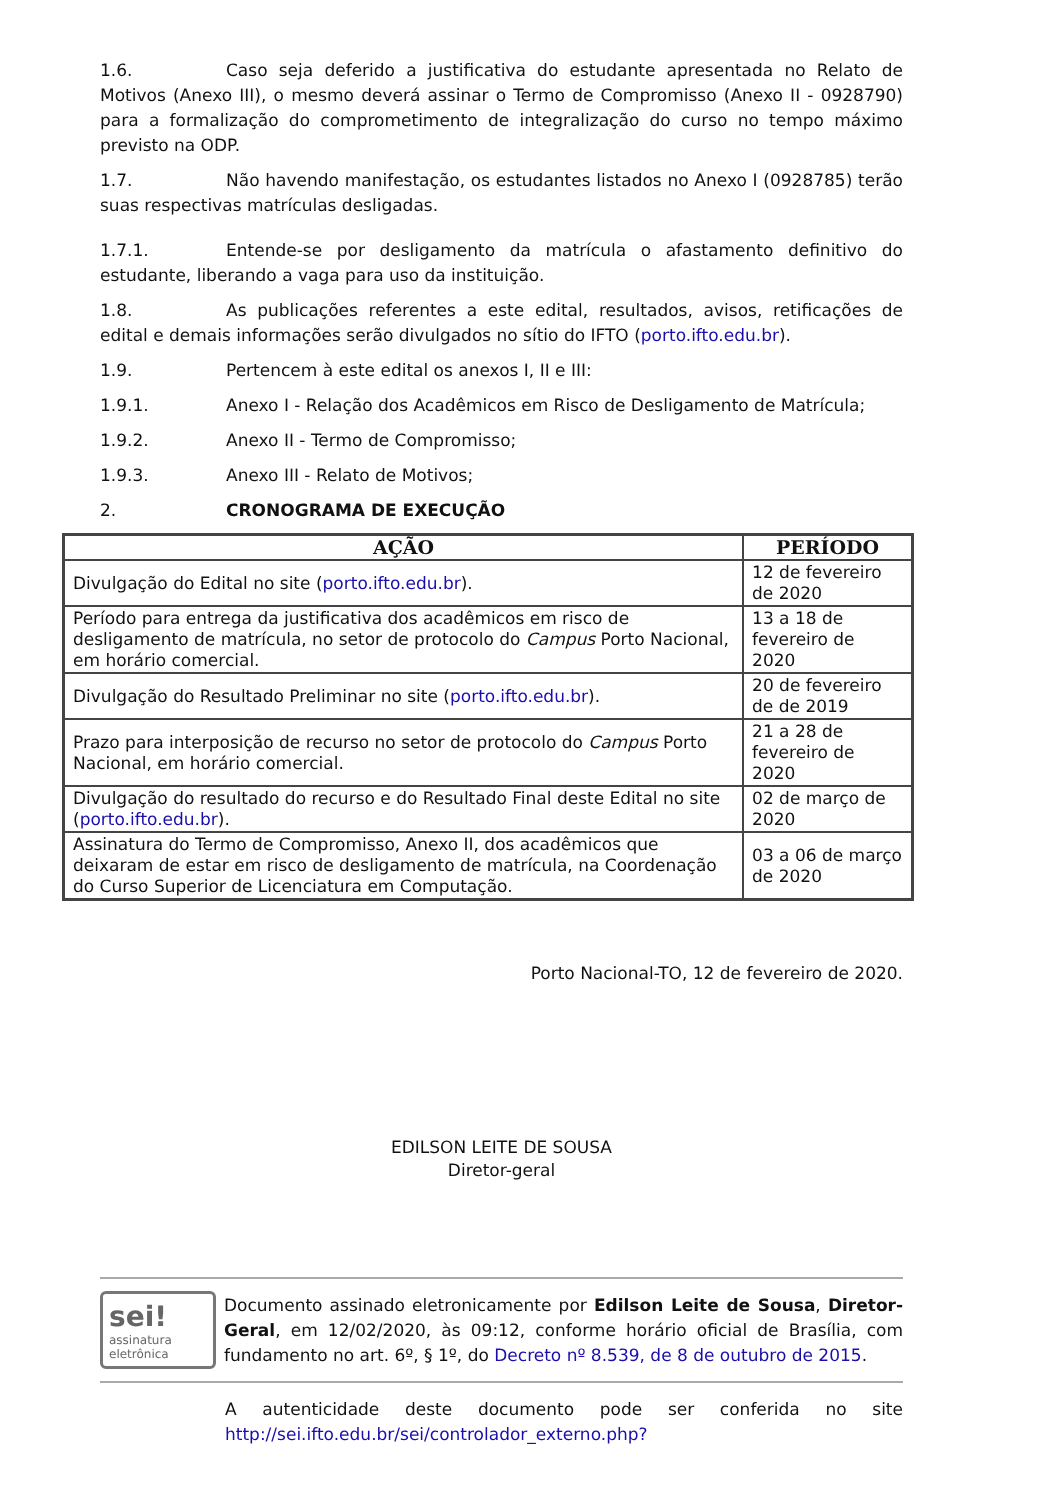1.6. Caso seja deferido a justificativa do estudante apresentada no Relato de Motivos (Anexo III), o mesmo deverá assinar o Termo de Compromisso (Anexo II - 0928790) para a formalização do comprometimento de integralização do curso no tempo máximo previsto na ODP.
1.7. Não havendo manifestação, os estudantes listados no Anexo I (0928785) terão suas respectivas matrículas desligadas.
1.7.1. Entende-se por desligamento da matrícula o afastamento definitivo do estudante, liberando a vaga para uso da instituição.
1.8. As publicações referentes a este edital, resultados, avisos, retificações de edital e demais informações serão divulgados no sítio do IFTO (porto.ifto.edu.br).
1.9. Pertencem à este edital os anexos I, II e III:
1.9.1. Anexo I - Relação dos Acadêmicos em Risco de Desligamento de Matrícula;
1.9.2. Anexo II - Termo de Compromisso;
1.9.3. Anexo III - Relato de Motivos;
2. CRONOGRAMA DE EXECUÇÃO
| AÇÃO | PERÍODO |
| --- | --- |
| Divulgação do Edital no site ( porto.ifto.edu.br ). | 12 de fevereiro de 2020 |
| Período para entrega da justificativa dos acadêmicos em risco de desligamento de matrícula, no setor de protocolo do Campus Porto Nacional, em horário comercial. | 13 a 18 de fevereiro de 2020 |
| Divulgação do Resultado Preliminar no site ( porto.ifto.edu.br ). | 20 de fevereiro de de 2019 |
| Prazo para interposição de recurso no setor de protocolo do Campus Porto Nacional, em horário comercial. | 21 a 28 de fevereiro de 2020 |
| Divulgação do resultado do recurso e do Resultado Final deste Edital no site ( porto.ifto.edu.br ). | 02 de março de 2020 |
| Assinatura do Termo de Compromisso, Anexo II, dos acadêmicos que deixaram de estar em risco de desligamento de matrícula, na Coordenação do Curso Superior de Licenciatura em Computação. | 03 a 06 de março de 2020 |
Porto Nacional-TO, 12 de fevereiro de 2020.
EDILSON LEITE DE SOUSA
Diretor-geral
sei!
assinatura eletrônica
Documento assinado eletronicamente por Edilson Leite de Sousa, Diretor-Geral, em 12/02/2020, às 09:12, conforme horário oficial de Brasília, com fundamento no art. 6º, § 1º, do Decreto nº 8.539, de 8 de outubro de 2015.
A autenticidade deste documento pode ser conferida no site http://sei.ifto.edu.br/sei/controlador_externo.php?